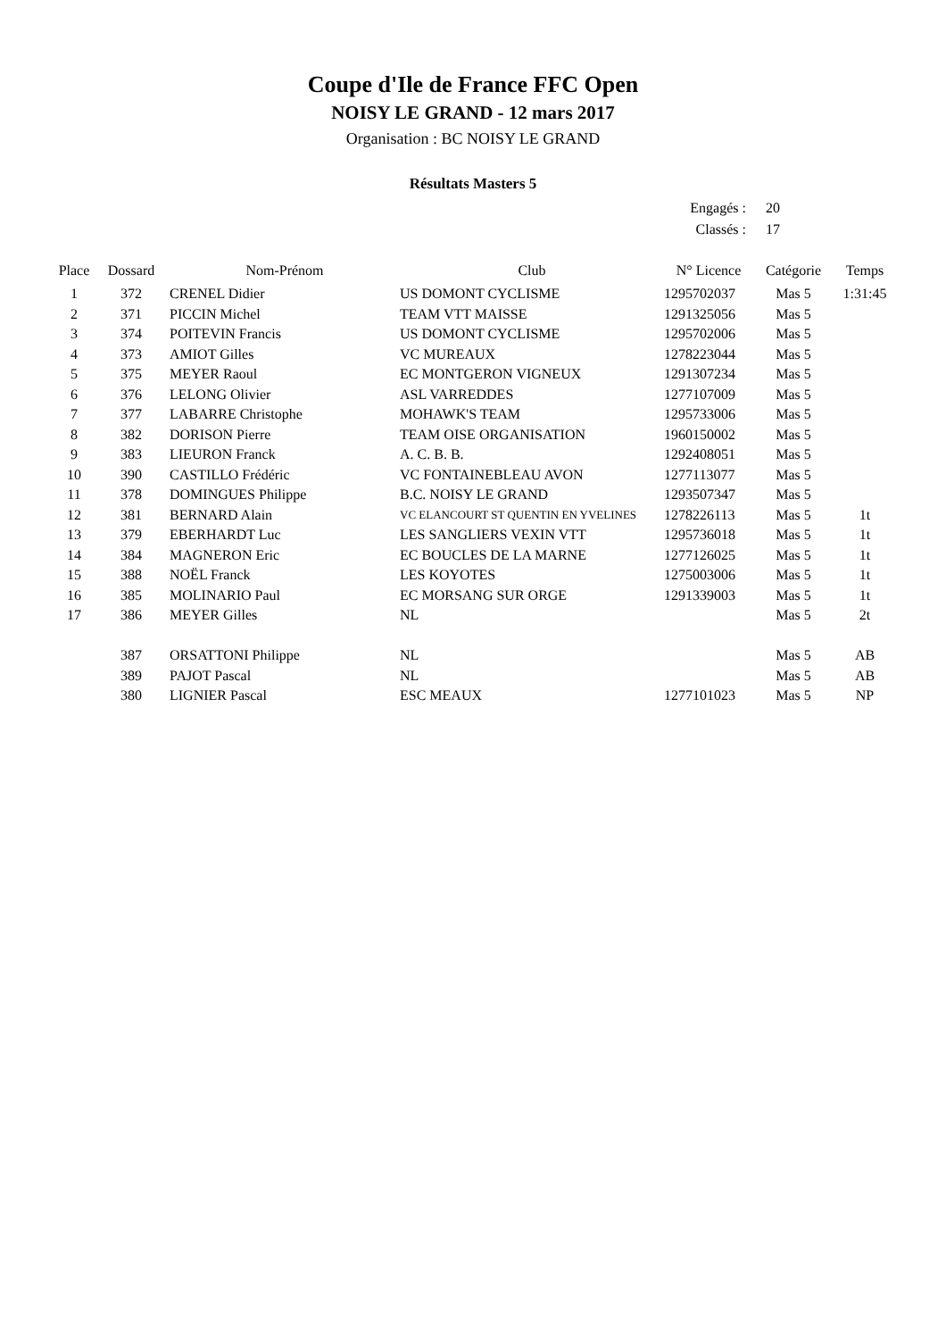Coupe d'Ile de France FFC Open
NOISY LE GRAND - 12 mars 2017
Organisation : BC NOISY LE GRAND
Résultats Masters 5
Engagés : 20
Classés : 17
| Place | Dossard | Nom-Prénom | Club | N° Licence | Catégorie | Temps |
| --- | --- | --- | --- | --- | --- | --- |
| 1 | 372 | CRENEL Didier | US DOMONT CYCLISME | 1295702037 | Mas 5 | 1:31:45 |
| 2 | 371 | PICCIN Michel | TEAM VTT MAISSE | 1291325056 | Mas 5 | |
| 3 | 374 | POITEVIN Francis | US DOMONT CYCLISME | 1295702006 | Mas 5 | |
| 4 | 373 | AMIOT Gilles | VC MUREAUX | 1278223044 | Mas 5 | |
| 5 | 375 | MEYER Raoul | EC MONTGERON VIGNEUX | 1291307234 | Mas 5 | |
| 6 | 376 | LELONG Olivier | ASL VARREDDES | 1277107009 | Mas 5 | |
| 7 | 377 | LABARRE Christophe | MOHAWK'S TEAM | 1295733006 | Mas 5 | |
| 8 | 382 | DORISON Pierre | TEAM OISE ORGANISATION | 1960150002 | Mas 5 | |
| 9 | 383 | LIEURON Franck | A. C. B. B. | 1292408051 | Mas 5 | |
| 10 | 390 | CASTILLO Frédéric | VC FONTAINEBLEAU AVON | 1277113077 | Mas 5 | |
| 11 | 378 | DOMINGUES Philippe | B.C. NOISY LE GRAND | 1293507347 | Mas 5 | |
| 12 | 381 | BERNARD Alain | VC ELANCOURT ST QUENTIN EN YVELINES | 1278226113 | Mas 5 | 1t |
| 13 | 379 | EBERHARDT Luc | LES SANGLIERS VEXIN VTT | 1295736018 | Mas 5 | 1t |
| 14 | 384 | MAGNERON Eric | EC BOUCLES DE LA MARNE | 1277126025 | Mas 5 | 1t |
| 15 | 388 | NOËL Franck | LES KOYOTES | 1275003006 | Mas 5 | 1t |
| 16 | 385 | MOLINARIO Paul | EC MORSANG SUR ORGE | 1291339003 | Mas 5 | 1t |
| 17 | 386 | MEYER Gilles | NL | | Mas 5 | 2t |
| | 387 | ORSATTONI Philippe | NL | | Mas 5 | AB |
| | 389 | PAJOT Pascal | NL | | Mas 5 | AB |
| | 380 | LIGNIER Pascal | ESC MEAUX | 1277101023 | Mas 5 | NP |